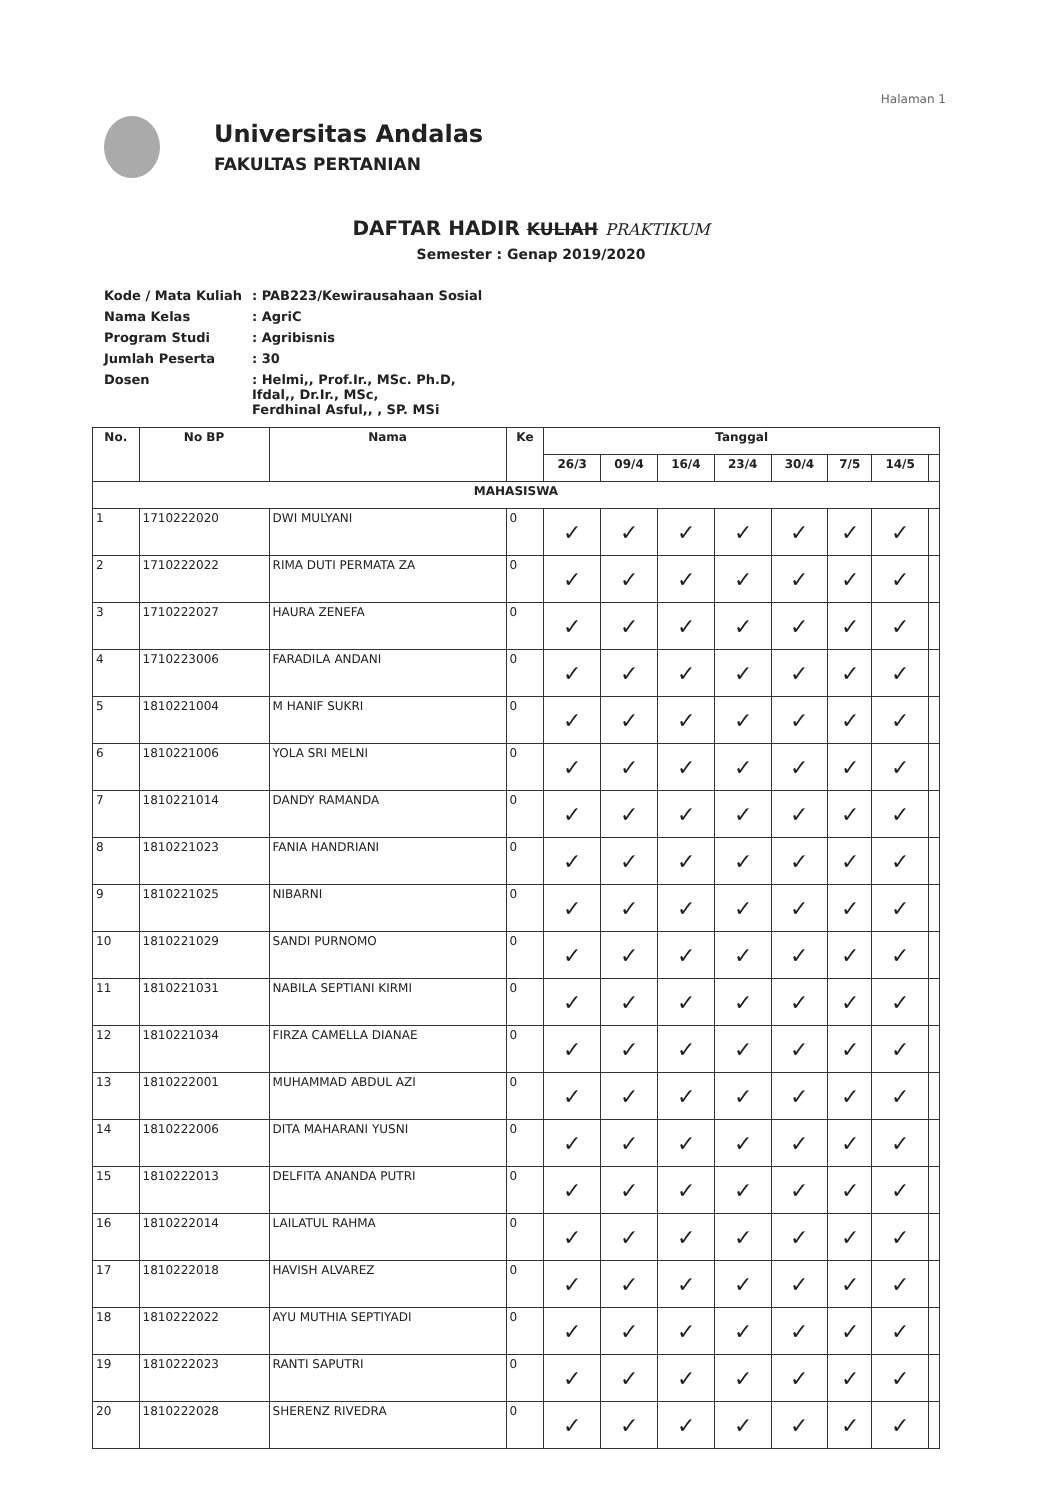Halaman 1
Universitas Andalas
FAKULTAS PERTANIAN
DAFTAR HADIR KULIAH PRAKTIKUM
Semester : Genap 2019/2020
| Kode / Mata Kuliah | : PAB223/Kewirausahaan Sosial |
| Nama Kelas | : AgriC |
| Program Studi | : Agribisnis |
| Jumlah Peserta | : 30 |
| Dosen | : Helmi,, Prof.Ir., MSc. Ph.D, Ifdal,, Dr.Ir., MSc, Ferdhinal Asful,, , SP. MSi |
| No. | No BP | Nama | Ke | Tanggal | | | | | | | |
| --- | --- | --- | --- | --- | --- | --- | --- | --- | --- | --- | --- |
| | | | | 26/3 | 09/4 | 16/4 | 23/4 | 30/4 | 7/5 | 14/5 | |
| MAHASISWA | | | | | | | | | | | |
| 1 | 1710222020 | DWI MULYANI | 0 | ✓ | ✓ | ✓ | ✓ | ✓ | ✓ | ✓ | |
| 2 | 1710222022 | RIMA DUTI PERMATA ZA | 0 | ✓ | ✓ | ✓ | ✓ | ✓ | ✓ | ✓ | |
| 3 | 1710222027 | HAURA ZENEFA | 0 | ✓ | ✓ | ✓ | ✓ | ✓ | ✓ | ✓ | |
| 4 | 1710223006 | FARADILA ANDANI | 0 | ✓ | ✓ | ✓ | ✓ | ✓ | ✓ | ✓ | |
| 5 | 1810221004 | M HANIF SUKRI | 0 | ✓ | ✓ | ✓ | ✓ | ✓ | ✓ | ✓ | |
| 6 | 1810221006 | YOLA SRI MELNI | 0 | ✓ | ✓ | ✓ | ✓ | ✓ | ✓ | ✓ | |
| 7 | 1810221014 | DANDY RAMANDA | 0 | ✓ | ✓ | ✓ | ✓ | ✓ | ✓ | ✓ | |
| 8 | 1810221023 | FANIA HANDRIANI | 0 | ✓ | ✓ | ✓ | ✓ | ✓ | ✓ | ✓ | |
| 9 | 1810221025 | NIBARNI | 0 | ✓ | ✓ | ✓ | ✓ | ✓ | ✓ | ✓ | |
| 10 | 1810221029 | SANDI PURNOMO | 0 | ✓ | ✓ | ✓ | ✓ | ✓ | ✓ | ✓ | |
| 11 | 1810221031 | NABILA SEPTIANI KIRMI | 0 | ✓ | ✓ | ✓ | ✓ | ✓ | ✓ | ✓ | |
| 12 | 1810221034 | FIRZA CAMELLA DIANAE | 0 | ✓ | ✓ | ✓ | ✓ | ✓ | ✓ | ✓ | |
| 13 | 1810222001 | MUHAMMAD ABDUL AZI | 0 | ✓ | ✓ | ✓ | ✓ | ✓ | ✓ | ✓ | |
| 14 | 1810222006 | DITA MAHARANI YUSNI | 0 | ✓ | ✓ | ✓ | ✓ | ✓ | ✓ | ✓ | |
| 15 | 1810222013 | DELFITA ANANDA PUTRI | 0 | ✓ | ✓ | ✓ | ✓ | ✓ | ✓ | ✓ | |
| 16 | 1810222014 | LAILATUL RAHMA | 0 | ✓ | ✓ | ✓ | ✓ | ✓ | ✓ | ✓ | |
| 17 | 1810222018 | HAVISH ALVAREZ | 0 | ✓ | ✓ | ✓ | ✓ | ✓ | ✓ | ✓ | |
| 18 | 1810222022 | AYU MUTHIA SEPTIYADI | 0 | ✓ | ✓ | ✓ | ✓ | ✓ | ✓ | ✓ | |
| 19 | 1810222023 | RANTI SAPUTRI | 0 | ✓ | ✓ | ✓ | ✓ | ✓ | ✓ | ✓ | |
| 20 | 1810222028 | SHERENZ RIVEDRA | 0 | ✓ | ✓ | ✓ | ✓ | ✓ | ✓ | ✓ | |